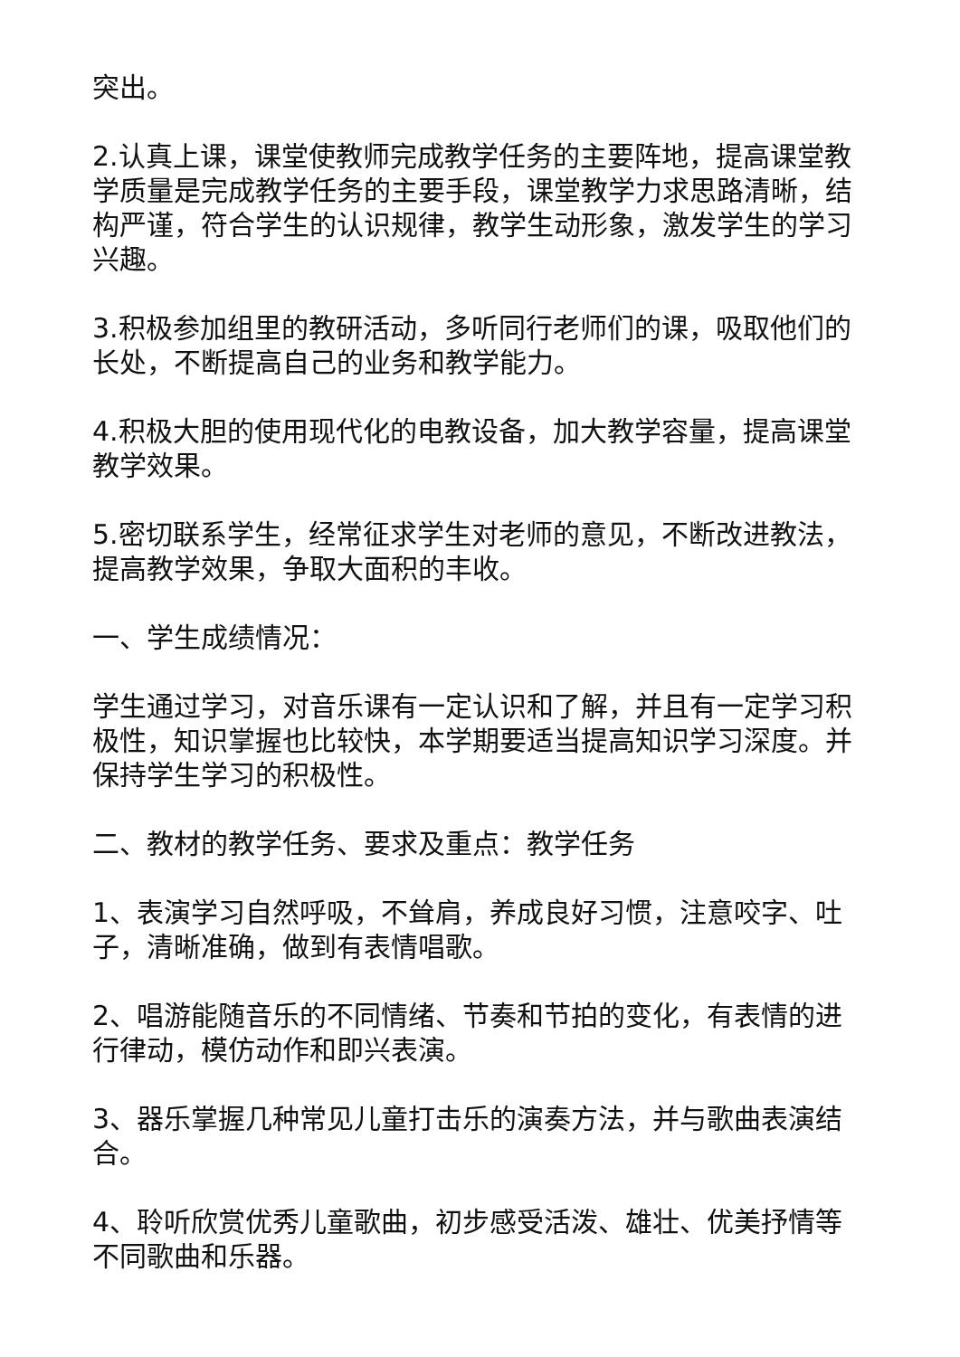突出。
2.认真上课，课堂使教师完成教学任务的主要阵地，提高课堂教学质量是完成教学任务的主要手段，课堂教学力求思路清晰，结构严谨，符合学生的认识规律，教学生动形象，激发学生的学习兴趣。
3.积极参加组里的教研活动，多听同行老师们的课，吸取他们的长处，不断提高自己的业务和教学能力。
4.积极大胆的使用现代化的电教设备，加大教学容量，提高课堂教学效果。
5.密切联系学生，经常征求学生对老师的意见，不断改进教法，提高教学效果，争取大面积的丰收。
一、学生成绩情况：
学生通过学习，对音乐课有一定认识和了解，并且有一定学习积极性，知识掌握也比较快，本学期要适当提高知识学习深度。并保持学生学习的积极性。
二、教材的教学任务、要求及重点：教学任务
1、表演学习自然呼吸，不耸肩，养成良好习惯，注意咬字、吐子，清晰准确，做到有表情唱歌。
2、唱游能随音乐的不同情绪、节奏和节拍的变化，有表情的进行律动，模仿动作和即兴表演。
3、器乐掌握几种常见儿童打击乐的演奏方法，并与歌曲表演结合。
4、聆听欣赏优秀儿童歌曲，初步感受活泼、雄壮、优美抒情等不同歌曲和乐器。